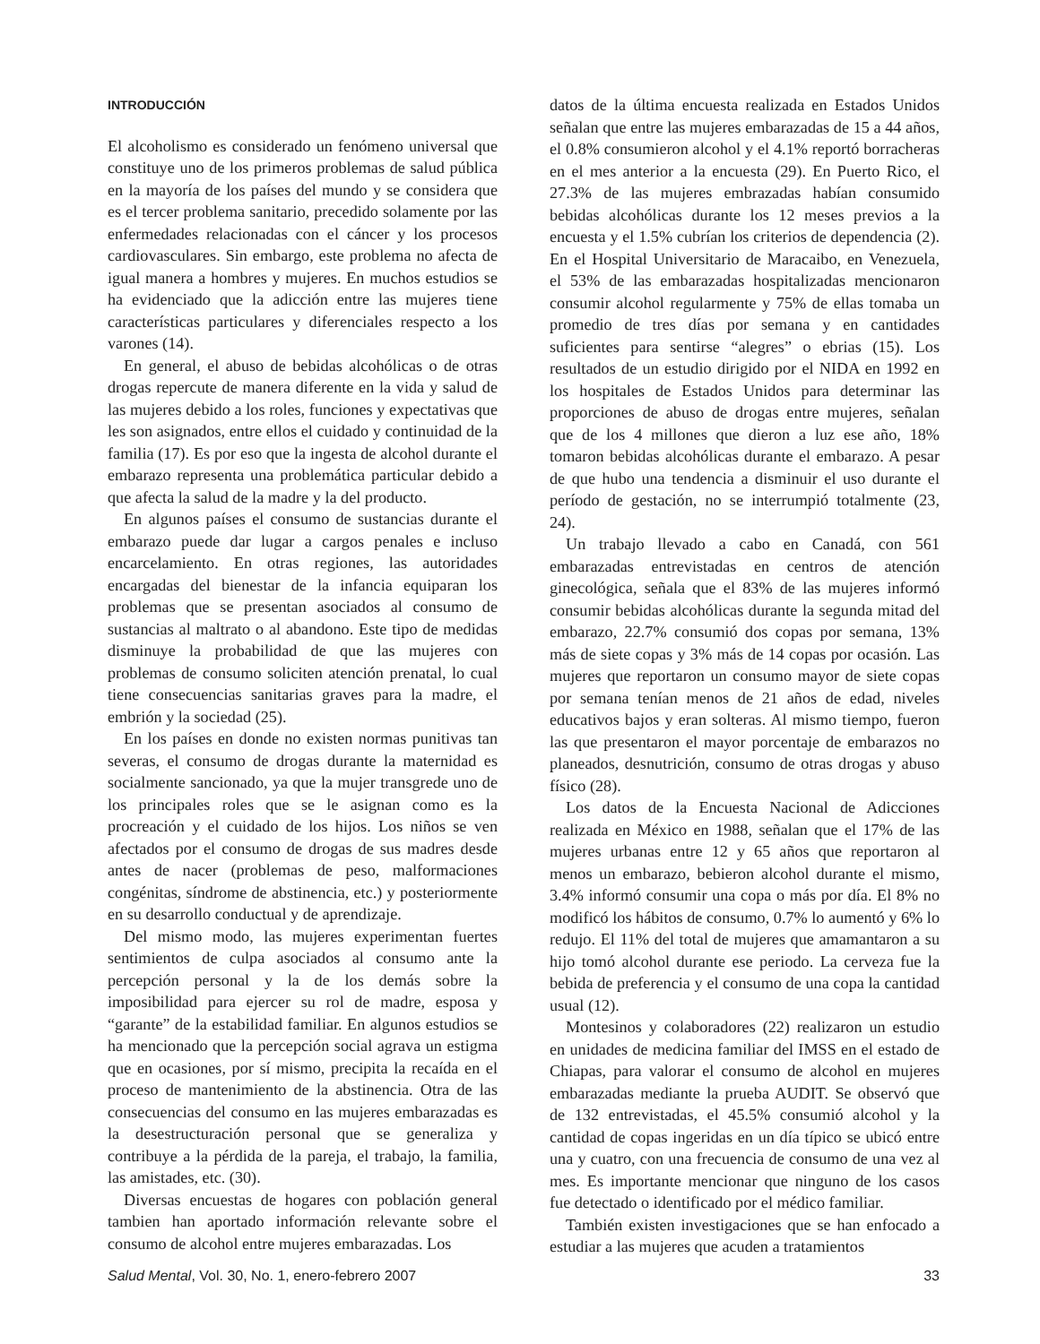INTRODUCCIÓN
El alcoholismo es considerado un fenómeno universal que constituye uno de los primeros problemas de salud pública en la mayoría de los países del mundo y se considera que es el tercer problema sanitario, precedido solamente por las enfermedades relacionadas con el cáncer y los procesos cardiovasculares. Sin embargo, este problema no afecta de igual manera a hombres y mujeres. En muchos estudios se ha evidenciado que la adicción entre las mujeres tiene características particulares y diferenciales respecto a los varones (14).
En general, el abuso de bebidas alcohólicas o de otras drogas repercute de manera diferente en la vida y salud de las mujeres debido a los roles, funciones y expectativas que les son asignados, entre ellos el cuidado y continuidad de la familia (17). Es por eso que la ingesta de alcohol durante el embarazo representa una problemática particular debido a que afecta la salud de la madre y la del producto.
En algunos países el consumo de sustancias durante el embarazo puede dar lugar a cargos penales e incluso encarcelamiento. En otras regiones, las autoridades encargadas del bienestar de la infancia equiparan los problemas que se presentan asociados al consumo de sustancias al maltrato o al abandono. Este tipo de medidas disminuye la probabilidad de que las mujeres con problemas de consumo soliciten atención prenatal, lo cual tiene consecuencias sanitarias graves para la madre, el embrión y la sociedad (25).
En los países en donde no existen normas punitivas tan severas, el consumo de drogas durante la maternidad es socialmente sancionado, ya que la mujer transgrede uno de los principales roles que se le asignan como es la procreación y el cuidado de los hijos. Los niños se ven afectados por el consumo de drogas de sus madres desde antes de nacer (problemas de peso, malformaciones congénitas, síndrome de abstinencia, etc.) y posteriormente en su desarrollo conductual y de aprendizaje.
Del mismo modo, las mujeres experimentan fuertes sentimientos de culpa asociados al consumo ante la percepción personal y la de los demás sobre la imposibilidad para ejercer su rol de madre, esposa y “garante” de la estabilidad familiar. En algunos estudios se ha mencionado que la percepción social agrava un estigma que en ocasiones, por sí mismo, precipita la recaída en el proceso de mantenimiento de la abstinencia. Otra de las consecuencias del consumo en las mujeres embarazadas es la desestructuración personal que se generaliza y contribuye a la pérdida de la pareja, el trabajo, la familia, las amistades, etc. (30).
Diversas encuestas de hogares con población general tambien han aportado información relevante sobre el consumo de alcohol entre mujeres embarazadas. Los
datos de la última encuesta realizada en Estados Unidos señalan que entre las mujeres embarazadas de 15 a 44 años, el 0.8% consumieron alcohol y el 4.1% reportó borracheras en el mes anterior a la encuesta (29). En Puerto Rico, el 27.3% de las mujeres embrazadas habían consumido bebidas alcohólicas durante los 12 meses previos a la encuesta y el 1.5% cubrían los criterios de dependencia (2). En el Hospital Universitario de Maracaibo, en Venezuela, el 53% de las embarazadas hospitalizadas mencionaron consumir alcohol regularmente y 75% de ellas tomaba un promedio de tres días por semana y en cantidades suficientes para sentirse “alegres” o ebrias (15). Los resultados de un estudio dirigido por el NIDA en 1992 en los hospitales de Estados Unidos para determinar las proporciones de abuso de drogas entre mujeres, señalan que de los 4 millones que dieron a luz ese año, 18% tomaron bebidas alcohólicas durante el embarazo. A pesar de que hubo una tendencia a disminuir el uso durante el período de gestación, no se interrumpió totalmente (23, 24).
Un trabajo llevado a cabo en Canadá, con 561 embarazadas entrevistadas en centros de atención ginecológica, señala que el 83% de las mujeres informó consumir bebidas alcohólicas durante la segunda mitad del embarazo, 22.7% consumió dos copas por semana, 13% más de siete copas y 3% más de 14 copas por ocasión. Las mujeres que reportaron un consumo mayor de siete copas por semana tenían menos de 21 años de edad, niveles educativos bajos y eran solteras. Al mismo tiempo, fueron las que presentaron el mayor porcentaje de embarazos no planeados, desnutrición, consumo de otras drogas y abuso físico (28).
Los datos de la Encuesta Nacional de Adicciones realizada en México en 1988, señalan que el 17% de las mujeres urbanas entre 12 y 65 años que reportaron al menos un embarazo, bebieron alcohol durante el mismo, 3.4% informó consumir una copa o más por día. El 8% no modificó los hábitos de consumo, 0.7% lo aumentó y 6% lo redujo. El 11% del total de mujeres que amamantaron a su hijo tomó alcohol durante ese periodo. La cerveza fue la bebida de preferencia y el consumo de una copa la cantidad usual (12).
Montesinos y colaboradores (22) realizaron un estudio en unidades de medicina familiar del IMSS en el estado de Chiapas, para valorar el consumo de alcohol en mujeres embarazadas mediante la prueba AUDIT. Se observó que de 132 entrevistadas, el 45.5% consumió alcohol y la cantidad de copas ingeridas en un día típico se ubicó entre una y cuatro, con una frecuencia de consumo de una vez al mes. Es importante mencionar que ninguno de los casos fue detectado o identificado por el médico familiar.
También existen investigaciones que se han enfocado a estudiar a las mujeres que acuden a tratamientos
Salud Mental, Vol. 30, No. 1, enero-febrero 2007 33